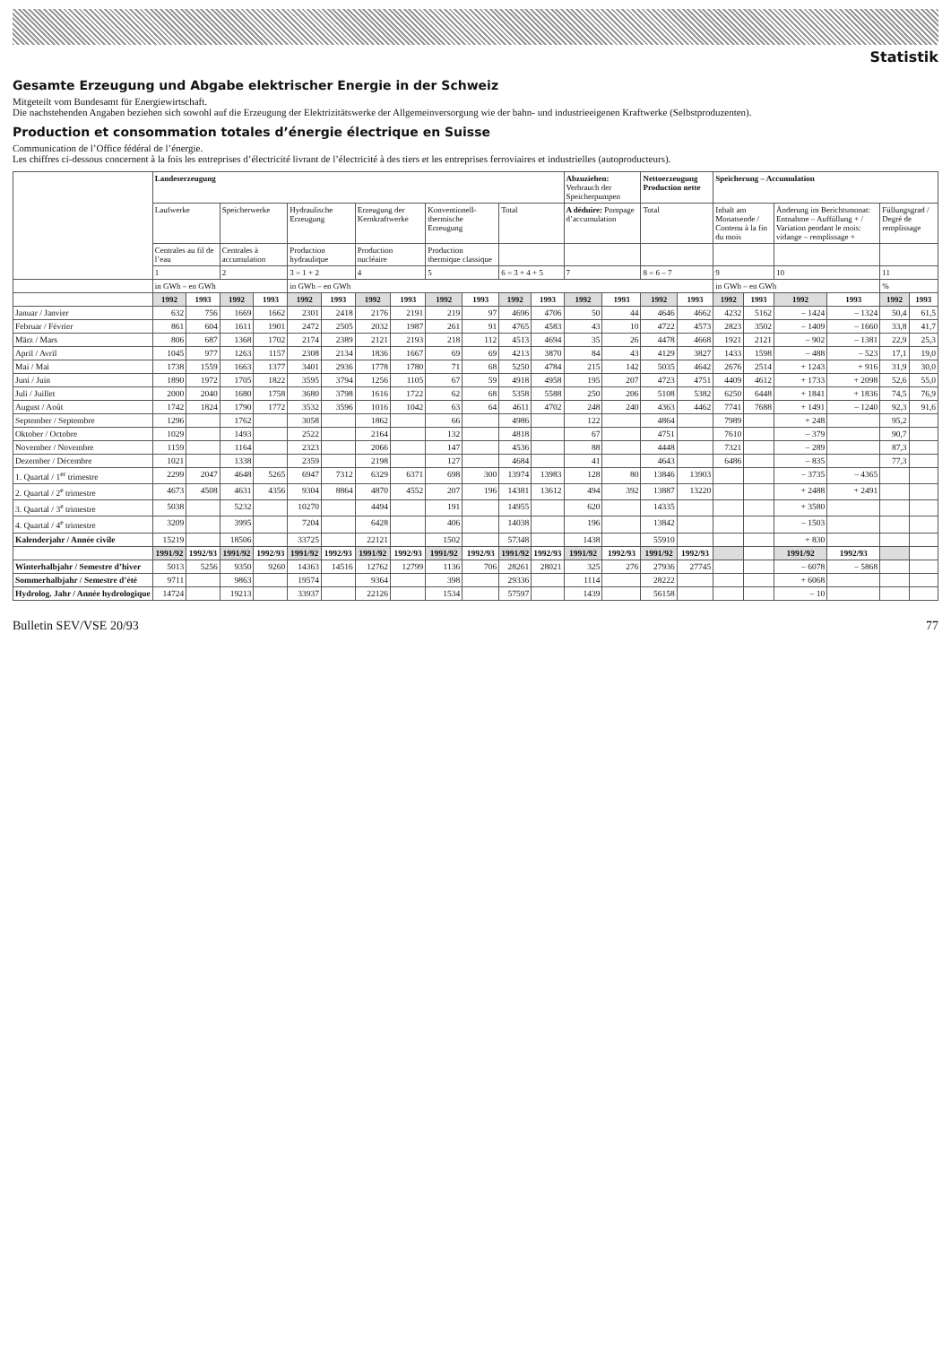Statistik
Gesamte Erzeugung und Abgabe elektrischer Energie in der Schweiz
Mitgeteilt vom Bundesamt für Energiewirtschaft.
Die nachstehenden Angaben beziehen sich sowohl auf die Erzeugung der Elektrizitätswerke der Allgemeinversorgung wie der bahn- und industrieeigenen Kraftwerke (Selbstproduzenten).
Production et consommation totales d’énergie électrique en Suisse
Communication de l’Office fédéral de l’énergie.
Les chiffres ci-dessous concernent à la fois les entreprises d’électricité livrant de l’électricité à des tiers et les entreprises ferroviaires et industrielles (autoproducteurs).
| | Landeserzeugung | | | | | | | | | | | | Abzuziehen: Verbrauch der Speicherpumpen | | Nettoerzeugung Production nette | | Speicherung – Accumulation | | | | | |
| --- | --- | --- | --- | --- | --- | --- | --- | --- | --- | --- | --- | --- | --- | --- | --- | --- | --- | --- | --- | --- | --- | --- |
| | Laufwerke | | Speicherwerke | | Hydraulische Erzeugung | | Erzeugung der Kernkraftwerke | | Konventionell-thermische Erzeugung | | Total | | A déduire: Pompage d’accumulation | | Total | | Inhalt am Monatsende / Contenu à la fin du mois | | Änderung im Berichtsmonat: Entnahme – Auffüllung + / Variation pendant le mois: vidange – remplissage + | | Füllungsgrad / Degré de remplissage | |
| | Centrales au fil de l’eau | | Centrales à accumulation | | Production hydraulique | | Production nucléaire | | Production thermique classique | | | | | | | | | | | | | |
| | 1 | | 2 | | 3 = 1 + 2 | | 4 | | 5 | | 6 = 3 + 4 + 5 | | 7 | | 8 = 6 – 7 | | 9 | | 10 | | 11 | |
| | in GWh – en GWh | | | | in GWh – en GWh | | | | | | | | | | | | in GWh – en GWh | | | | % | |
| | 1992 | 1993 | 1992 | 1993 | 1992 | 1993 | 1992 | 1993 | 1992 | 1993 | 1992 | 1993 | 1992 | 1993 | 1992 | 1993 | 1992 | 1993 | 1992 | 1993 | 1992 | 1993 |
| Januar / Janvier | 632 | 756 | 1669 | 1662 | 2301 | 2418 | 2176 | 2191 | 219 | 97 | 4696 | 4706 | 50 | 44 | 4646 | 4662 | 4232 | 5162 | – 1424 | – 1324 | 50,4 | 61,5 |
| Februar / Février | 861 | 604 | 1611 | 1901 | 2472 | 2505 | 2032 | 1987 | 261 | 91 | 4765 | 4583 | 43 | 10 | 4722 | 4573 | 2823 | 3502 | – 1409 | – 1660 | 33,8 | 41,7 |
| März / Mars | 806 | 687 | 1368 | 1702 | 2174 | 2389 | 2121 | 2193 | 218 | 112 | 4513 | 4694 | 35 | 26 | 4478 | 4668 | 1921 | 2121 | – 902 | – 1381 | 22,9 | 25,3 |
| April / Avril | 1045 | 977 | 1263 | 1157 | 2308 | 2134 | 1836 | 1667 | 69 | 69 | 4213 | 3870 | 84 | 43 | 4129 | 3827 | 1433 | 1598 | – 488 | – 523 | 17,1 | 19,0 |
| Mai / Mai | 1738 | 1559 | 1663 | 1377 | 3401 | 2936 | 1778 | 1780 | 71 | 68 | 5250 | 4784 | 215 | 142 | 5035 | 4642 | 2676 | 2514 | + 1243 | + 916 | 31,9 | 30,0 |
| Juni / Juin | 1890 | 1972 | 1705 | 1822 | 3595 | 3794 | 1256 | 1105 | 67 | 59 | 4918 | 4958 | 195 | 207 | 4723 | 4751 | 4409 | 4612 | + 1733 | + 2098 | 52,6 | 55,0 |
| Juli / Juillet | 2000 | 2040 | 1680 | 1758 | 3680 | 3798 | 1616 | 1722 | 62 | 68 | 5358 | 5588 | 250 | 206 | 5108 | 5382 | 6250 | 6448 | + 1841 | + 1836 | 74,5 | 76,9 |
| August / Août | 1742 | 1824 | 1790 | 1772 | 3532 | 3596 | 1016 | 1042 | 63 | 64 | 4611 | 4702 | 248 | 240 | 4363 | 4462 | 7741 | 7688 | + 1491 | – 1240 | 92,3 | 91,6 |
| September / Septembre | 1296 | | 1762 | | 3058 | | 1862 | | 66 | | 4986 | | 122 | | 4864 | | 7989 | | + 248 | | 95,2 | |
| Oktober / Octobre | 1029 | | 1493 | | 2522 | | 2164 | | 132 | | 4818 | | 67 | | 4751 | | 7610 | | – 379 | | 90,7 | |
| November / Novembre | 1159 | | 1164 | | 2323 | | 2066 | | 147 | | 4536 | | 88 | | 4448 | | 7321 | | – 289 | | 87,3 | |
| Dezember / Décembre | 1021 | | 1338 | | 2359 | | 2198 | | 127 | | 4684 | | 41 | | 4643 | | 6486 | | – 835 | | 77,3 | |
| 1. Quartal / 1<sup>er</sup> trimestre | 2299 | 2047 | 4648 | 5265 | 6947 | 7312 | 6329 | 6371 | 698 | 300 | 13974 | 13983 | 128 | 80 | 13846 | 13903 | | | – 3735 | – 4365 | | |
| 2. Quartal / 2<sup>e</sup> trimestre | 4673 | 4508 | 4631 | 4356 | 9304 | 8864 | 4870 | 4552 | 207 | 196 | 14381 | 13612 | 494 | 392 | 13887 | 13220 | | | + 2488 | + 2491 | | |
| 3. Quartal / 3<sup>e</sup> trimestre | 5038 | | 5232 | | 10270 | | 4494 | | 191 | | 14955 | | 620 | | 14335 | | | | + 3580 | | | |
| 4. Quartal / 4<sup>e</sup> trimestre | 3209 | | 3995 | | 7204 | | 6428 | | 406 | | 14038 | | 196 | | 13842 | | | | – 1503 | | | |
| Kalenderjahr / Année civile | 15219 | | 18506 | | 33725 | | 22121 | | 1502 | | 57348 | | 1438 | | 55910 | | | | + 830 | | | |
| | 1991/92 | 1992/93 | 1991/92 | 1992/93 | 1991/92 | 1992/93 | 1991/92 | 1992/93 | 1991/92 | 1992/93 | 1991/92 | 1992/93 | 1991/92 | 1992/93 | 1991/92 | 1992/93 | | | 1991/92 | 1992/93 | | |
| Winterhalbjahr / Semestre d’hiver | 5013 | 5256 | 9350 | 9260 | 14363 | 14516 | 12762 | 12799 | 1136 | 706 | 28261 | 28021 | 325 | 276 | 27936 | 27745 | | | – 6078 | – 5868 | | |
| Sommerhalbjahr / Semestre d’été | 9711 | | 9863 | | 19574 | | 9364 | | 398 | | 29336 | | 1114 | | 28222 | | | | + 6068 | | | |
| Hydrolog. Jahr / Année hydrologique | 14724 | | 19213 | | 33937 | | 22126 | | 1534 | | 57597 | | 1439 | | 56158 | | | | – 10 | | | |
Bulletin SEV/VSE 20/93 77